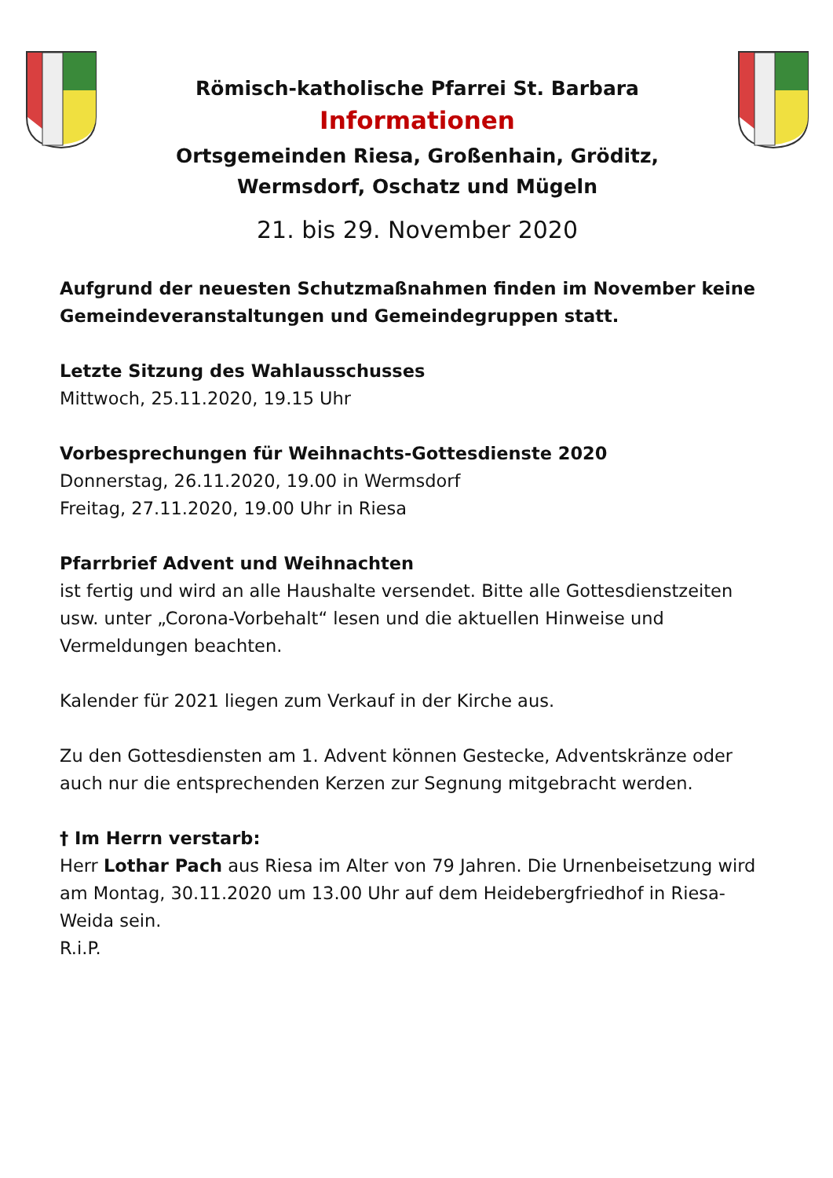Römisch-katholische Pfarrei St. Barbara
Informationen
Ortsgemeinden Riesa, Großenhain, Gröditz,
Wermsdorf, Oschatz und Mügeln
21. bis 29. November 2020
Aufgrund der neuesten Schutzmaßnahmen finden im November keine Gemeindeveranstaltungen und Gemeindegruppen statt.
Letzte Sitzung des Wahlausschusses
Mittwoch, 25.11.2020, 19.15 Uhr
Vorbesprechungen für Weihnachts-Gottesdienste 2020
Donnerstag, 26.11.2020, 19.00 in Wermsdorf
Freitag, 27.11.2020, 19.00 Uhr in Riesa
Pfarrbrief Advent und Weihnachten
ist fertig und wird an alle Haushalte versendet. Bitte alle Gottesdienstzeiten usw. unter „Corona-Vorbehalt“ lesen und die aktuellen Hinweise und Vermeldungen beachten.
Kalender für 2021 liegen zum Verkauf in der Kirche aus.
Zu den Gottesdiensten am 1. Advent können Gestecke, Adventskränze oder auch nur die entsprechenden Kerzen zur Segnung mitgebracht werden.
† Im Herrn verstarb:
Herr Lothar Pach aus Riesa im Alter von 79 Jahren. Die Urnenbeisetzung wird am Montag, 30.11.2020 um 13.00 Uhr auf dem Heidebergfriedhof in Riesa-Weida sein.
R.i.P.